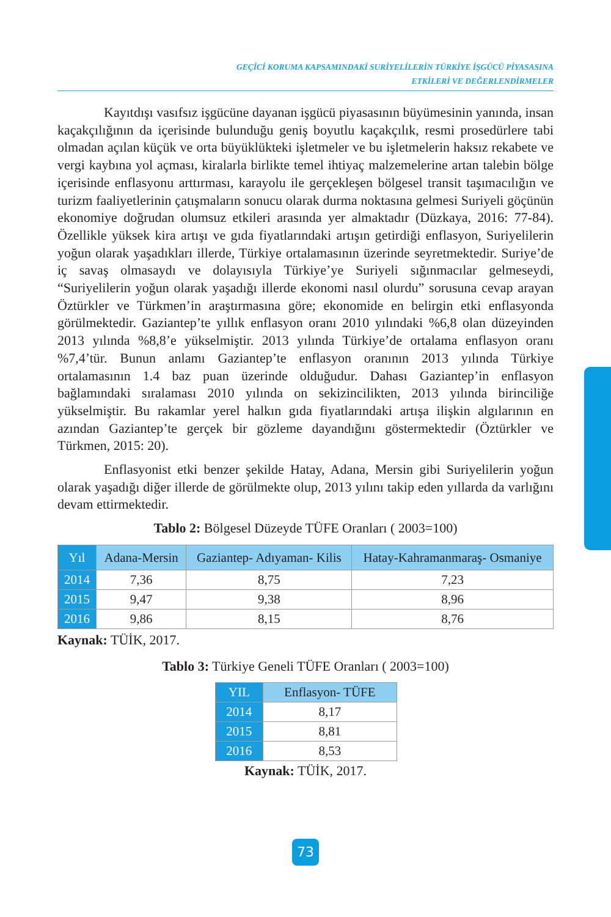GEÇİCİ KORUMA KAPSAMINDAKİ SURİYELİLERİN TÜRKİYE İŞGÜCÜ PİYASASINA
ETKİLERİ VE DEĞERLENDİRMELER
Kayıtdışı vasıfsız işgücüne dayanan işgücü piyasasının büyümesinin yanında, insan kaçakçılığının da içerisinde bulunduğu geniş boyutlu kaçakçılık, resmi prosedürlere tabi olmadan açılan küçük ve orta büyüklükteki işletmeler ve bu işletmelerin haksız rekabete ve vergi kaybına yol açması, kiralarla birlikte temel ihtiyaç malzemelerine artan talebin bölge içerisinde enflasyonu arttırması, karayolu ile gerçekleşen bölgesel transit taşımacılığın ve turizm faaliyetlerinin çatışmaların sonucu olarak durma noktasına gelmesi Suriyeli göçünün ekonomiye doğrudan olumsuz etkileri arasında yer almaktadır (Düzkaya, 2016: 77-84). Özellikle yüksek kira artışı ve gıda fiyatlarındaki artışın getirdiği enflasyon, Suriyelilerin yoğun olarak yaşadıkları illerde, Türkiye ortalamasının üzerinde seyretmektedir. Suriye’de iç savaş olmasaydı ve dolayısıyla Türkiye’ye Suriyeli sığınmacılar gelmeseydi, “Suriyelilerin yoğun olarak yaşadığı illerde ekonomi nasıl olurdu” sorusuna cevap arayan Öztürkler ve Türkmen’in araştırmasına göre; ekonomide en belirgin etki enflasyonda görülmektedir. Gaziantep’te yıllık enflasyon oranı 2010 yılındaki %6,8 olan düzeyinden 2013 yılında %8,8’e yükselmiştir. 2013 yılında Türkiye’de ortalama enflasyon oranı %7,4’tür. Bunun anlamı Gaziantep’te enflasyon oranının 2013 yılında Türkiye ortalamasının 1.4 baz puan üzerinde olduğudur. Dahası Gaziantep’in enflasyon bağlamındaki sıralaması 2010 yılında on sekizincilikten, 2013 yılında birinciliğe yükselmiştir. Bu rakamlar yerel halkın gıda fiyatlarındaki artışa ilişkin algılarının en azından Gaziantep’te gerçek bir gözleme dayandığını göstermektedir (Öztürkler ve Türkmen, 2015: 20).
Enflasyonist etki benzer şekilde Hatay, Adana, Mersin gibi Suriyelilerin yoğun olarak yaşadığı diğer illerde de görülmekte olup, 2013 yılını takip eden yıllarda da varlığını devam ettirmektedir.
Tablo 2: Bölgesel Düzeyde TÜFE Oranları ( 2003=100)
| Yıl | Adana-Mersin | Gaziantep- Adıyaman- Kilis | Hatay-Kahramanmaraş- Osmaniye |
| --- | --- | --- | --- |
| 2014 | 7,36 | 8,75 | 7,23 |
| 2015 | 9,47 | 9,38 | 8,96 |
| 2016 | 9,86 | 8,15 | 8,76 |
Kaynak: TÜİK, 2017.
Tablo 3: Türkiye Geneli TÜFE Oranları ( 2003=100)
| YIL | Enflasyon- TÜFE |
| 2014 | 8,17 |
| 2015 | 8,81 |
| 2016 | 8,53 |
Kaynak: TÜİK, 2017.
73